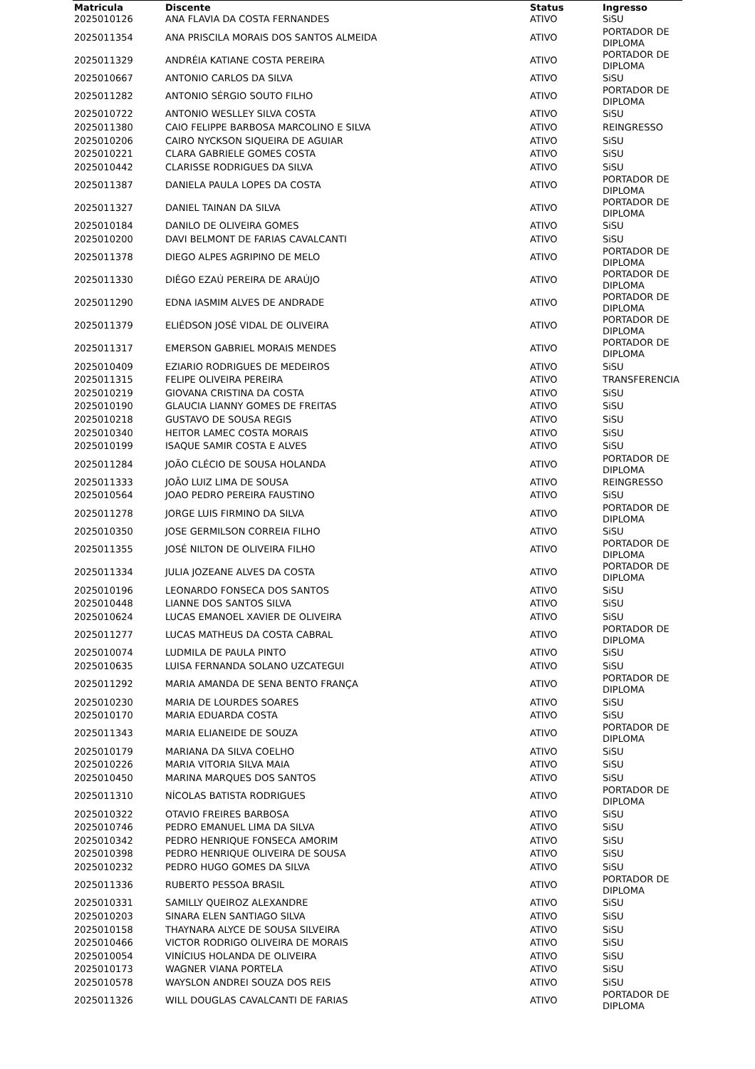| Matricula | Discente | Status | Ingresso |
| --- | --- | --- | --- |
| 2025010126 | ANA FLAVIA DA COSTA FERNANDES | ATIVO | SiSU |
| 2025011354 | ANA PRISCILA MORAIS DOS SANTOS ALMEIDA | ATIVO | PORTADOR DE DIPLOMA |
| 2025011329 | ANDRÉIA KATIANE COSTA PEREIRA | ATIVO | PORTADOR DE DIPLOMA |
| 2025010667 | ANTONIO CARLOS DA SILVA | ATIVO | SiSU |
| 2025011282 | ANTONIO SÉRGIO SOUTO FILHO | ATIVO | PORTADOR DE DIPLOMA |
| 2025010722 | ANTONIO WESLLEY SILVA COSTA | ATIVO | SiSU |
| 2025011380 | CAIO FELIPPE BARBOSA MARCOLINO E SILVA | ATIVO | REINGRESSO |
| 2025010206 | CAIRO NYCKSON SIQUEIRA DE AGUIAR | ATIVO | SiSU |
| 2025010221 | CLARA GABRIELE GOMES COSTA | ATIVO | SiSU |
| 2025010442 | CLARISSE RODRIGUES DA SILVA | ATIVO | SiSU |
| 2025011387 | DANIELA PAULA LOPES DA COSTA | ATIVO | PORTADOR DE DIPLOMA |
| 2025011327 | DANIEL TAINAN DA SILVA | ATIVO | PORTADOR DE DIPLOMA |
| 2025010184 | DANILO DE OLIVEIRA GOMES | ATIVO | SiSU |
| 2025010200 | DAVI BELMONT DE FARIAS CAVALCANTI | ATIVO | SiSU |
| 2025011378 | DIEGO ALPES AGRIPINO DE MELO | ATIVO | PORTADOR DE DIPLOMA |
| 2025011330 | DIÊGO EZAÚ PEREIRA DE ARAÚJO | ATIVO | PORTADOR DE DIPLOMA |
| 2025011290 | EDNA IASMIM ALVES DE ANDRADE | ATIVO | PORTADOR DE DIPLOMA |
| 2025011379 | ELIÉDSON JOSÉ VIDAL DE OLIVEIRA | ATIVO | PORTADOR DE DIPLOMA |
| 2025011317 | EMERSON GABRIEL MORAIS MENDES | ATIVO | PORTADOR DE DIPLOMA |
| 2025010409 | EZIARIO RODRIGUES DE MEDEIROS | ATIVO | SiSU |
| 2025011315 | FELIPE OLIVEIRA PEREIRA | ATIVO | TRANSFERENCIA |
| 2025010219 | GIOVANA CRISTINA DA COSTA | ATIVO | SiSU |
| 2025010190 | GLAUCIA LIANNY GOMES DE FREITAS | ATIVO | SiSU |
| 2025010218 | GUSTAVO DE SOUSA REGIS | ATIVO | SiSU |
| 2025010340 | HEITOR LAMEC COSTA MORAIS | ATIVO | SiSU |
| 2025010199 | ISAQUE SAMIR COSTA E ALVES | ATIVO | SiSU |
| 2025011284 | JOÃO CLÉCIO DE SOUSA HOLANDA | ATIVO | PORTADOR DE DIPLOMA |
| 2025011333 | JOÃO LUIZ LIMA DE SOUSA | ATIVO | REINGRESSO |
| 2025010564 | JOAO PEDRO PEREIRA FAUSTINO | ATIVO | SiSU |
| 2025011278 | JORGE LUIS FIRMINO DA SILVA | ATIVO | PORTADOR DE DIPLOMA |
| 2025010350 | JOSE GERMILSON CORREIA FILHO | ATIVO | SiSU |
| 2025011355 | JOSÉ NILTON DE OLIVEIRA FILHO | ATIVO | PORTADOR DE DIPLOMA |
| 2025011334 | JULIA JOZEANE ALVES DA COSTA | ATIVO | PORTADOR DE DIPLOMA |
| 2025010196 | LEONARDO FONSECA DOS SANTOS | ATIVO | SiSU |
| 2025010448 | LIANNE DOS SANTOS SILVA | ATIVO | SiSU |
| 2025010624 | LUCAS EMANOEL XAVIER DE OLIVEIRA | ATIVO | SiSU |
| 2025011277 | LUCAS MATHEUS DA COSTA CABRAL | ATIVO | PORTADOR DE DIPLOMA |
| 2025010074 | LUDMILA DE PAULA PINTO | ATIVO | SiSU |
| 2025010635 | LUISA FERNANDA SOLANO UZCATEGUI | ATIVO | SiSU |
| 2025011292 | MARIA AMANDA DE SENA BENTO FRANÇA | ATIVO | PORTADOR DE DIPLOMA |
| 2025010230 | MARIA DE LOURDES SOARES | ATIVO | SiSU |
| 2025010170 | MARIA EDUARDA COSTA | ATIVO | SiSU |
| 2025011343 | MARIA ELIANEIDE DE SOUZA | ATIVO | PORTADOR DE DIPLOMA |
| 2025010179 | MARIANA DA SILVA COELHO | ATIVO | SiSU |
| 2025010226 | MARIA VITORIA SILVA MAIA | ATIVO | SiSU |
| 2025010450 | MARINA MARQUES DOS SANTOS | ATIVO | SiSU |
| 2025011310 | NÍCOLAS BATISTA RODRIGUES | ATIVO | PORTADOR DE DIPLOMA |
| 2025010322 | OTAVIO FREIRES BARBOSA | ATIVO | SiSU |
| 2025010746 | PEDRO EMANUEL LIMA DA SILVA | ATIVO | SiSU |
| 2025010342 | PEDRO HENRIQUE FONSECA AMORIM | ATIVO | SiSU |
| 2025010398 | PEDRO HENRIQUE OLIVEIRA DE SOUSA | ATIVO | SiSU |
| 2025010232 | PEDRO HUGO GOMES DA SILVA | ATIVO | SiSU |
| 2025011336 | RUBERTO PESSOA BRASIL | ATIVO | PORTADOR DE DIPLOMA |
| 2025010331 | SAMILLY QUEIROZ ALEXANDRE | ATIVO | SiSU |
| 2025010203 | SINARA ELEN SANTIAGO SILVA | ATIVO | SiSU |
| 2025010158 | THAYNARA ALYCE DE SOUSA SILVEIRA | ATIVO | SiSU |
| 2025010466 | VICTOR RODRIGO OLIVEIRA DE MORAIS | ATIVO | SiSU |
| 2025010054 | VINÍCIUS HOLANDA DE OLIVEIRA | ATIVO | SiSU |
| 2025010173 | WAGNER VIANA PORTELA | ATIVO | SiSU |
| 2025010578 | WAYSLON ANDREI SOUZA DOS REIS | ATIVO | SiSU |
| 2025011326 | WILL DOUGLAS CAVALCANTI DE FARIAS | ATIVO | PORTADOR DE DIPLOMA |